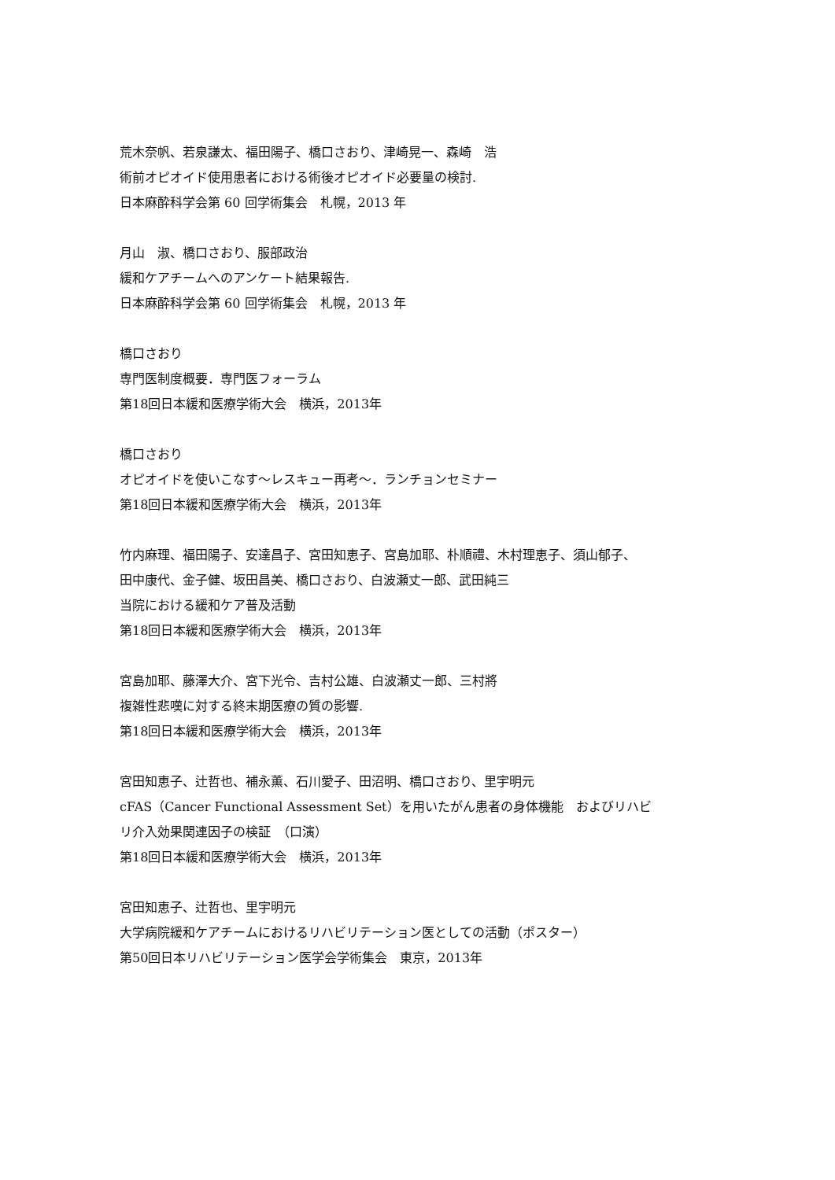荒木奈帆、若泉謙太、福田陽子、橋口さおり、津崎晃一、森崎　浩
術前オピオイド使用患者における術後オピオイド必要量の検討.
日本麻酔科学会第 60 回学術集会　札幌，2013 年
月山　淑、橋口さおり、服部政治
緩和ケアチームへのアンケート結果報告.
日本麻酔科学会第 60 回学術集会　札幌，2013 年
橋口さおり
専門医制度概要．専門医フォーラム
第18回日本緩和医療学術大会　横浜，2013年
橋口さおり
オピオイドを使いこなす～レスキュー再考～．ランチョンセミナー
第18回日本緩和医療学術大会　横浜，2013年
竹内麻理、福田陽子、安達昌子、宮田知恵子、宮島加耶、朴順禮、木村理恵子、須山郁子、
田中康代、金子健、坂田昌美、橋口さおり、白波瀬丈一郎、武田純三
当院における緩和ケア普及活動
第18回日本緩和医療学術大会　横浜，2013年
宮島加耶、藤澤大介、宮下光令、吉村公雄、白波瀬丈一郎、三村將
複雑性悲嘆に対する終末期医療の質の影響.
第18回日本緩和医療学術大会　横浜，2013年
宮田知恵子、辻哲也、補永薫、石川愛子、田沼明、橋口さおり、里宇明元
cFAS（Cancer Functional Assessment Set）を用いたがん患者の身体機能　およびリハビ
リ介入効果関連因子の検証　（口演）
第18回日本緩和医療学術大会　横浜，2013年
宮田知恵子、辻哲也、里宇明元
大学病院緩和ケアチームにおけるリハビリテーション医としての活動（ポスター）
第50回日本リハビリテーション医学会学術集会　東京，2013年